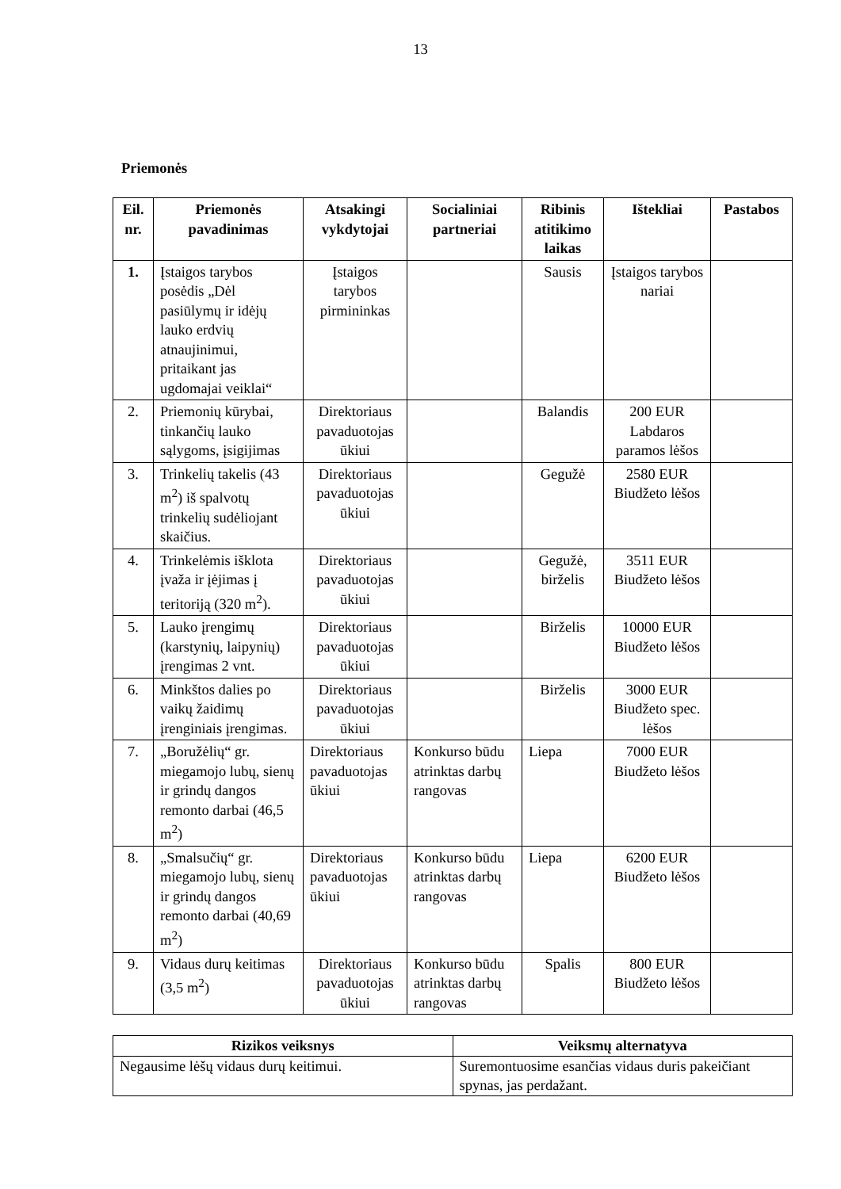13
Priemonės
| Eil. nr. | Priemonės pavadinimas | Atsakingi vykdytojai | Socialiniai partneriai | Ribinis atitikimo laikas | Ištekliai | Pastabos |
| --- | --- | --- | --- | --- | --- | --- |
| 1. | Įstaigos tarybos posėdis „Dėl pasiūlymų ir idėjų lauko erdvių atnaujinimui, pritaikant jas ugdomajai veiklai“ | Įstaigos tarybos pirmininkas | | Sausis | Įstaigos tarybos nariai | |
| 2. | Priemonių kūrybai, tinkančių lauko sąlygoms, įsigijimas | Direktoriaus pavaduotojas ūkiui | | Balandis | 200 EUR Labdaros paramos lėšos | |
| 3. | Trinkelių takelis (43 m<sup>2</sup>) iš spalvotų trinkelių sudėliojant skaičius. | Direktoriaus pavaduotojas ūkiui | | Gegužė | 2580 EUR Biudžeto lėšos | |
| 4. | Trinkelėmis išklota įvaža ir įėjimas į teritoriją (320 m<sup>2</sup>). | Direktoriaus pavaduotojas ūkiui | | Gegužė, birželis | 3511 EUR Biudžeto lėšos | |
| 5. | Lauko įrengimų (karstynių, laipynių) įrengimas 2 vnt. | Direktoriaus pavaduotojas ūkiui | | Birželis | 10000 EUR Biudžeto lėšos | |
| 6. | Minkštos dalies po vaikų žaidimų įrenginiais įrengimas. | Direktoriaus pavaduotojas ūkiui | | Birželis | 3000 EUR Biudžeto spec. lėšos | |
| 7. | „Boružėlių“ gr. miegamojo lubų, sienų ir grindų dangos remonto darbai (46,5 m<sup>2</sup>) | Direktoriaus pavaduotojas ūkiui | Konkurso būdu atrinktas darbų rangovas | Liepa | 7000 EUR Biudžeto lėšos | |
| 8. | „Smalsučių“ gr. miegamojo lubų, sienų ir grindų dangos remonto darbai (40,69 m<sup>2</sup>) | Direktoriaus pavaduotojas ūkiui | Konkurso būdu atrinktas darbų rangovas | Liepa | 6200 EUR Biudžeto lėšos | |
| 9. | Vidaus durų keitimas (3,5 m<sup>2</sup>) | Direktoriaus pavaduotojas ūkiui | Konkurso būdu atrinktas darbų rangovas | Spalis | 800 EUR Biudžeto lėšos | |
| Rizikos veiksnys | Veiksmų alternatyva |
| --- | --- |
| Negausime lėšų vidaus durų keitimui. | Suremontuosime esančias vidaus duris pakeičiant spynas, jas perdažant. |